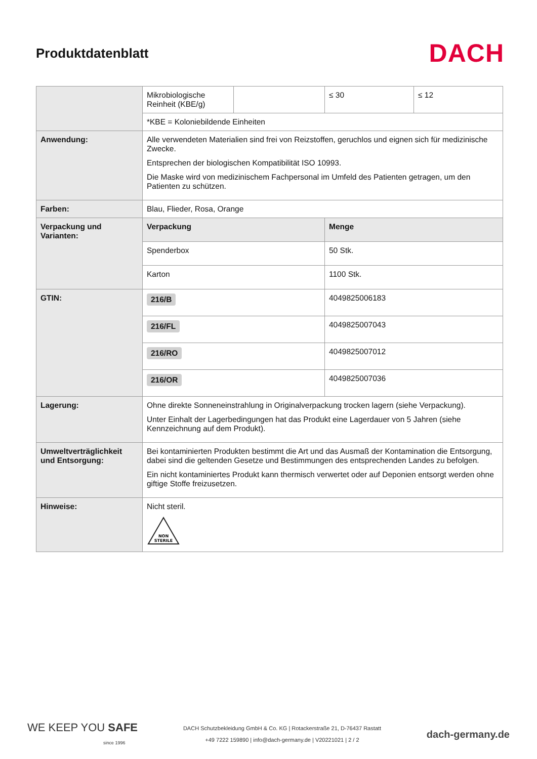Produktdatenblatt
DACH
| | Mikrobiologische Reinheit (KBE/g) | | ≤ 30 | ≤ 12 |
| | *KBE = Koloniebildende Einheiten | | | |
| Anwendung: | Alle verwendeten Materialien sind frei von Reizstoffen, geruchlos und eignen sich für medizinische Zwecke. Entsprechen der biologischen Kompatibilität ISO 10993. Die Maske wird von medizinischem Fachpersonal im Umfeld des Patienten getragen, um den Patienten zu schützen. | | | |
| Farben: | Blau, Flieder, Rosa, Orange | | | |
| Verpackung und Varianten: | Verpackung | | Menge | |
| | Spenderbox | | 50 Stk. | |
| | Karton | | 1100 Stk. | |
| GTIN: | 216/B | | 4049825006183 | |
| | 216/FL | | 4049825007043 | |
| | 216/RO | | 4049825007012 | |
| | 216/OR | | 4049825007036 | |
| Lagerung: | Ohne direkte Sonneneinstrahlung in Originalverpackung trocken lagern (siehe Verpackung). Unter Einhalt der Lagerbedingungen hat das Produkt eine Lagerdauer von 5 Jahren (siehe Kennzeichnung auf dem Produkt). | | | |
| Umweltverträglichkeit und Entsorgung: | Bei kontaminierten Produkten bestimmt die Art und das Ausmaß der Kontamination die Entsorgung, dabei sind die geltenden Gesetze und Bestimmungen des entsprechenden Landes zu befolgen. Ein nicht kontaminiertes Produkt kann thermisch verwertet oder auf Deponien entsorgt werden ohne giftige Stoffe freizusetzen. | | | |
| Hinweise: | Nicht steril. NON STERILE | | | |
WE KEEP YOU SAFE
since 1996
DACH Schutzbekleidung GmbH & Co. KG | Rotackerstraße 21, D-76437 Rastatt
+49 7222 159890 | info@dach-germany.de | V20221021 | 2 / 2
dach-germany.de